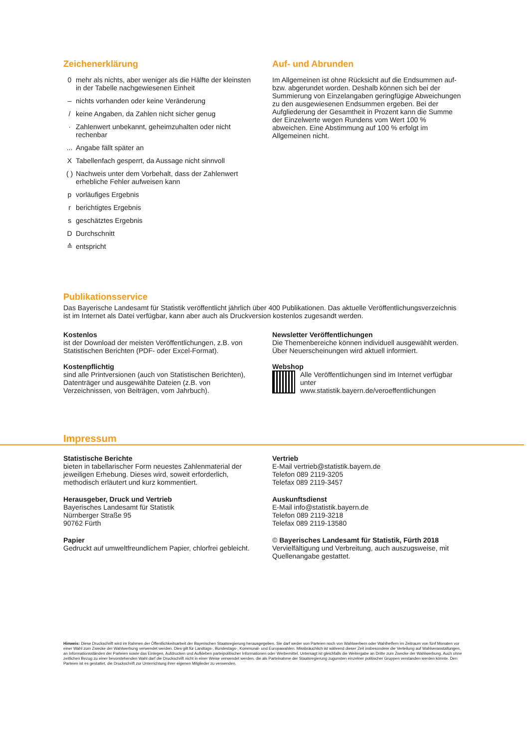Zeichenerklärung
0 mehr als nichts, aber weniger als die Hälfte der kleinsten in der Tabelle nachgewiesenen Einheit
– nichts vorhanden oder keine Veränderung
/ keine Angaben, da Zahlen nicht sicher genug
· Zahlenwert unbekannt, geheimzuhalten oder nicht rechenbar
... Angabe fällt später an
X Tabellenfach gesperrt, da Aussage nicht sinnvoll
( ) Nachweis unter dem Vorbehalt, dass der Zahlenwert erhebliche Fehler aufweisen kann
p vorläufiges Ergebnis
r berichtigtes Ergebnis
s geschätztes Ergebnis
D Durchschnitt
≙ entspricht
Auf- und Abrunden
Im Allgemeinen ist ohne Rücksicht auf die Endsummen auf- bzw. abgerundet worden. Deshalb können sich bei der Summierung von Einzelangaben geringfügige Abweichungen zu den ausgewiesenen Endsummen ergeben. Bei der Aufgliederung der Gesamtheit in Prozent kann die Summe der Einzelwerte wegen Rundens vom Wert 100 % abweichen. Eine Abstimmung auf 100 % erfolgt im Allgemeinen nicht.
Publikationsservice
Das Bayerische Landesamt für Statistik veröffentlicht jährlich über 400 Publikationen. Das aktuelle Veröffentlichungsverzeichnis ist im Internet als Datei verfügbar, kann aber auch als Druckversion kostenlos zugesandt werden.
Kostenlos
ist der Download der meisten Veröffentlichungen, z.B. von Statistischen Berichten (PDF- oder Excel-Format).
Kostenpflichtig
sind alle Printversionen (auch von Statistischen Berichten), Datenträger und ausgewählte Dateien (z.B. von Verzeichnissen, von Beiträgen, vom Jahrbuch).
Newsletter Veröffentlichungen
Die Themenbereiche können individuell ausgewählt werden. Über Neuerscheinungen wird aktuell informiert.
Webshop
Alle Veröffentlichungen sind im Internet verfügbar unter
www.statistik.bayern.de/veroeffentlichungen
Impressum
Statistische Berichte
bieten in tabellarischer Form neuestes Zahlenmaterial der jeweiligen Erhebung. Dieses wird, soweit erforderlich, methodisch erläutert und kurz kommentiert.
Herausgeber, Druck und Vertrieb
Bayerisches Landesamt für Statistik
Nürnberger Straße 95
90762 Fürth
Papier
Gedruckt auf umweltfreundlichem Papier, chlorfrei gebleicht.
Vertrieb
E-Mail vertrieb@statistik.bayern.de
Telefon 089 2119-3205
Telefax 089 2119-3457
Auskunftsdienst
E-Mail info@statistik.bayern.de
Telefon 089 2119-3218
Telefax 089 2119-13580
© Bayerisches Landesamt für Statistik, Fürth 2018
Vervielfältigung und Verbreitung, auch auszugsweise, mit Quellenangabe gestattet.
Hinweis: Diese Druckschrift wird im Rahmen der Öffentlichkeitsarbeit der Bayerischen Staatsregierung herausgegeben. Sie darf weder von Parteien noch von Wahlwerbern oder Wahlhelfern im Zeitraum von fünf Monaten vor einer Wahl zum Zwecke der Wahlwerbung verwendet werden. Dies gilt für Landtags-, Bundestags-, Kommunal- und Europawahlen. Missbräuchlich ist während dieser Zeit insbesondere die Verteilung auf Wahlveranstaltungen, an Informationsständen der Parteien sowie das Einlegen, Aufdrucken und Aufkleben parteipolitischer Informationen oder Werbemittel. Untersagt ist gleichfalls die Weitergabe an Dritte zum Zwecke der Wahlwerbung. Auch ohne zeitlichen Bezug zu einer bevorstehenden Wahl darf die Druckschrift nicht in einer Weise verwendet werden, die als Parteinahme der Staatsregierung zugunsten einzelner politischer Gruppen verstanden werden könnte. Den Parteien ist es gestattet, die Druckschrift zur Unterrichtung ihrer eigenen Mitglieder zu verwenden.